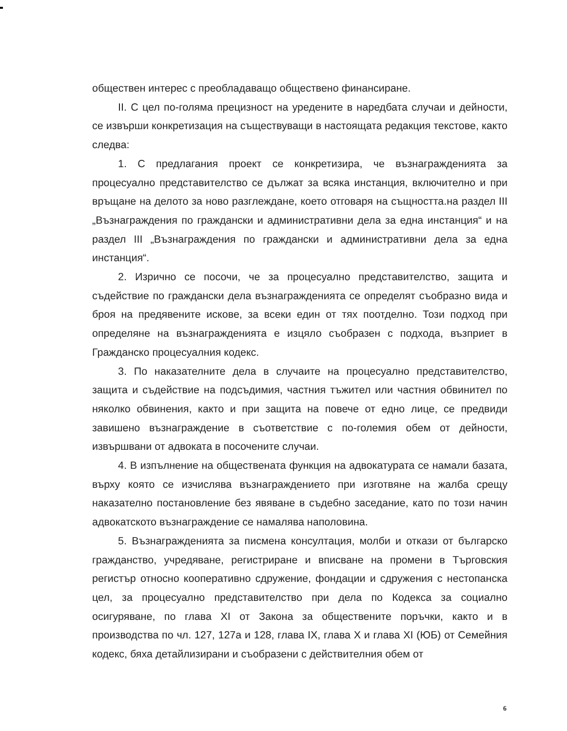обществен интерес с преобладаващо обществено финансиране.
II. С цел по-голяма прецизност на уредените в наредбата случаи и дейности, се извърши конкретизация на съществуващи в настоящата редакция текстове, както следва:
1. С предлагания проект се конкретизира, че възнагражденията за процесуално представителство се дължат за всяка инстанция, включително и при връщане на делото за ново разглеждане, което отговаря на същността.на раздел III „Възнаграждения по граждански и административни дела за една инстанция“ и на раздел III „Възнаграждения по граждански и административни дела за една инстанция“.
2. Изрично се посочи, че за процесуално представителство, защита и съдействие по граждански дела възнагражденията се определят съобразно вида и броя на предявените искове, за всеки един от тях поотделно. Този подход при определяне на възнагражденията е изцяло съобразен с подхода, възприет в Гражданско процесуалния кодекс.
3. По наказателните дела в случаите на процесуално представителство, защита и съдействие на подсъдимия, частния тъжител или частния обвинител по няколко обвинения, както и при защита на повече от едно лице, се предвиди завишено възнаграждение в съответствие с по-големия обем от дейности, извършвани от адвоката в посочените случаи.
4. В изпълнение на обществената функция на адвокатурата се намали базата, върху която се изчислява възнаграждението при изготвяне на жалба срещу наказателно постановление без явяване в съдебно заседание, като по този начин адвокатското възнаграждение се намалява наполовина.
5. Възнагражденията за писмена консултация, молби и откази от българско гражданство, учредяване, регистриране и вписване на промени в Търговския регистър относно кооперативно сдружение, фондации и сдружения с нестопанска цел, за процесуално представителство при дела по Кодекса за социално осигуряване, по глава XI от Закона за обществените поръчки, както и в производства по чл. 127, 127а и 128, глава IX, глава X и глава XI (ЮБ) от Семейния кодекс, бяха детайлизирани и съобразени с действителния обем от
6